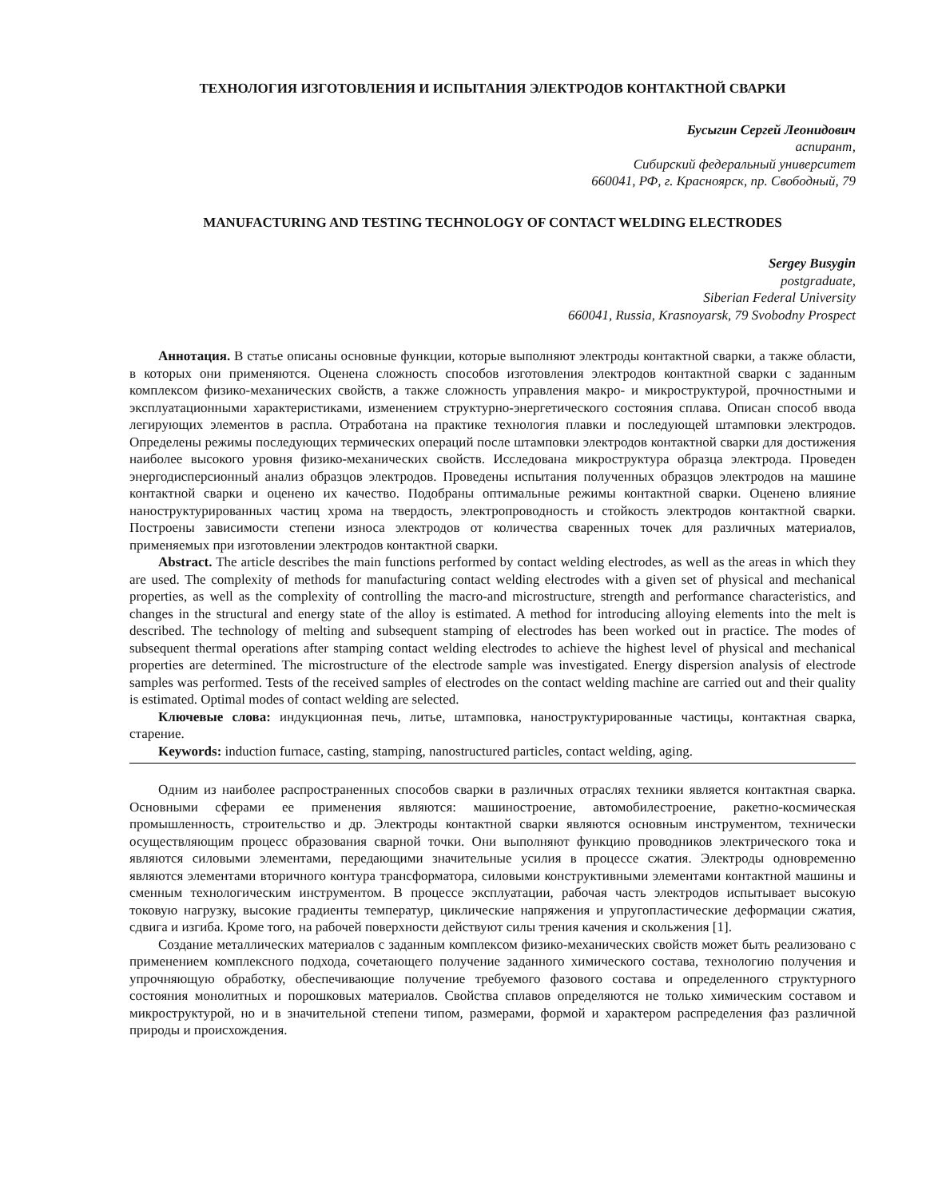ТЕХНОЛОГИЯ ИЗГОТОВЛЕНИЯ И ИСПЫТАНИЯ ЭЛЕКТРОДОВ КОНТАКТНОЙ СВАРКИ
Бусыгин Сергей Леонидович
аспирант,
Сибирский федеральный университет
660041, РФ, г. Красноярск, пр. Свободный, 79
MANUFACTURING AND TESTING TECHNOLOGY OF CONTACT WELDING ELECTRODES
Sergey Busygin
postgraduate,
Siberian Federal University
660041, Russia, Krasnoyarsk, 79 Svobodny Prospect
Аннотация. В статье описаны основные функции, которые выполняют электроды контактной сварки, а также области, в которых они применяются. Оценена сложность способов изготовления электродов контактной сварки с заданным комплексом физико-механических свойств, а также сложность управления макро- и микроструктурой, прочностными и эксплуатационными характеристиками, изменением структурно-энергетического состояния сплава. Описан способ ввода легирующих элементов в распла. Отработана на практике технология плавки и последующей штамповки электродов. Определены режимы последующих термических операций после штамповки электродов контактной сварки для достижения наиболее высокого уровня физико-механических свойств. Исследована микроструктура образца электрода. Проведен энергодисперсионный анализ образцов электродов. Проведены испытания полученных образцов электродов на машине контактной сварки и оценено их качество. Подобраны оптимальные режимы контактной сварки. Оценено влияние наноструктурированных частиц хрома на твердость, электропроводность и стойкость электродов контактной сварки. Построены зависимости степени износа электродов от количества сваренных точек для различных материалов, применяемых при изготовлении электродов контактной сварки.
Abstract. The article describes the main functions performed by contact welding electrodes, as well as the areas in which they are used. The complexity of methods for manufacturing contact welding electrodes with a given set of physical and mechanical properties, as well as the complexity of controlling the macro-and microstructure, strength and performance characteristics, and changes in the structural and energy state of the alloy is estimated. A method for introducing alloying elements into the melt is described. The technology of melting and subsequent stamping of electrodes has been worked out in practice. The modes of subsequent thermal operations after stamping contact welding electrodes to achieve the highest level of physical and mechanical properties are determined. The microstructure of the electrode sample was investigated. Energy dispersion analysis of electrode samples was performed. Tests of the received samples of electrodes on the contact welding machine are carried out and their quality is estimated. Optimal modes of contact welding are selected.
Ключевые слова: индукционная печь, литье, штамповка, наноструктурированные частицы, контактная сварка, старение.
Keywords: induction furnace, casting, stamping, nanostructured particles, contact welding, aging.
Одним из наиболее распространенных способов сварки в различных отраслях техники является контактная сварка. Основными сферами ее применения являются: машиностроение, автомобилестроение, ракетно-космическая промышленность, строительство и др. Электроды контактной сварки являются основным инструментом, технически осуществляющим процесс образования сварной точки. Они выполняют функцию проводников электрического тока и являются силовыми элементами, передающими значительные усилия в процессе сжатия. Электроды одновременно являются элементами вторичного контура трансформатора, силовыми конструктивными элементами контактной машины и сменным технологическим инструментом. В процессе эксплуатации, рабочая часть электродов испытывает высокую токовую нагрузку, высокие градиенты температур, циклические напряжения и упругопластические деформации сжатия, сдвига и изгиба. Кроме того, на рабочей поверхности действуют силы трения качения и скольжения [1].
Создание металлических материалов с заданным комплексом физико-механических свойств может быть реализовано с применением комплексного подхода, сочетающего получение заданного химического состава, технологию получения и упрочняющую обработку, обеспечивающие получение требуемого фазового состава и определенного структурного состояния монолитных и порошковых материалов. Свойства сплавов определяются не только химическим составом и микроструктурой, но и в значительной степени типом, размерами, формой и характером распределения фаз различной природы и происхождения.